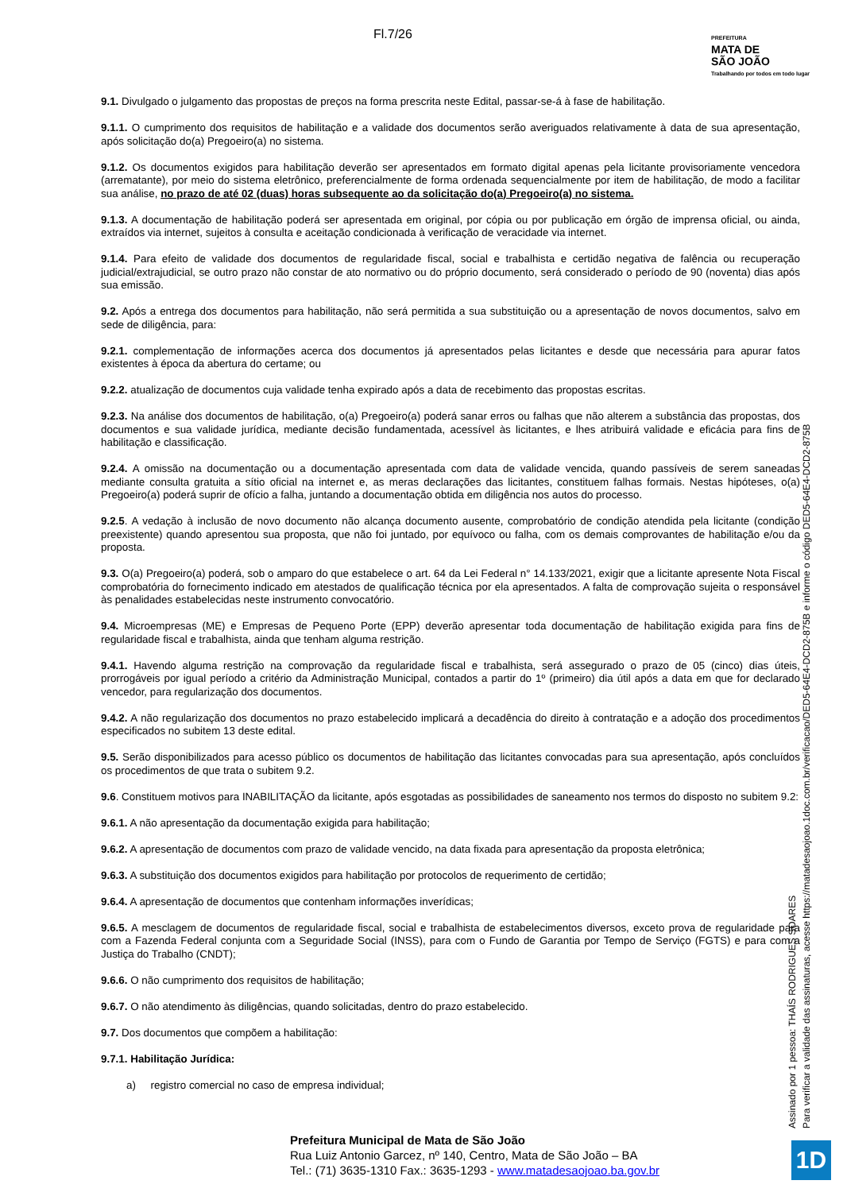Fl.7/26
PREFEITURA
MATA DE
SÃO JOÃO
Trabalhando por todos em todo lugar
9.1. Divulgado o julgamento das propostas de preços na forma prescrita neste Edital, passar-se-á à fase de habilitação.
9.1.1. O cumprimento dos requisitos de habilitação e a validade dos documentos serão averiguados relativamente à data de sua apresentação, após solicitação do(a) Pregoeiro(a) no sistema.
9.1.2. Os documentos exigidos para habilitação deverão ser apresentados em formato digital apenas pela licitante provisoriamente vencedora (arrematante), por meio do sistema eletrônico, preferencialmente de forma ordenada sequencialmente por item de habilitação, de modo a facilitar sua análise, no prazo de até 02 (duas) horas subsequente ao da solicitação do(a) Pregoeiro(a) no sistema.
9.1.3. A documentação de habilitação poderá ser apresentada em original, por cópia ou por publicação em órgão de imprensa oficial, ou ainda, extraídos via internet, sujeitos à consulta e aceitação condicionada à verificação de veracidade via internet.
9.1.4. Para efeito de validade dos documentos de regularidade fiscal, social e trabalhista e certidão negativa de falência ou recuperação judicial/extrajudicial, se outro prazo não constar de ato normativo ou do próprio documento, será considerado o período de 90 (noventa) dias após sua emissão.
9.2. Após a entrega dos documentos para habilitação, não será permitida a sua substituição ou a apresentação de novos documentos, salvo em sede de diligência, para:
9.2.1. complementação de informações acerca dos documentos já apresentados pelas licitantes e desde que necessária para apurar fatos existentes à época da abertura do certame; ou
9.2.2. atualização de documentos cuja validade tenha expirado após a data de recebimento das propostas escritas.
9.2.3. Na análise dos documentos de habilitação, o(a) Pregoeiro(a) poderá sanar erros ou falhas que não alterem a substância das propostas, dos documentos e sua validade jurídica, mediante decisão fundamentada, acessível às licitantes, e lhes atribuirá validade e eficácia para fins de habilitação e classificação.
9.2.4. A omissão na documentação ou a documentação apresentada com data de validade vencida, quando passíveis de serem saneadas mediante consulta gratuita a sítio oficial na internet e, as meras declarações das licitantes, constituem falhas formais. Nestas hipóteses, o(a) Pregoeiro(a) poderá suprir de ofício a falha, juntando a documentação obtida em diligência nos autos do processo.
9.2.5. A vedação à inclusão de novo documento não alcança documento ausente, comprobatório de condição atendida pela licitante (condição preexistente) quando apresentou sua proposta, que não foi juntado, por equívoco ou falha, com os demais comprovantes de habilitação e/ou da proposta.
9.3. O(a) Pregoeiro(a) poderá, sob o amparo do que estabelece o art. 64 da Lei Federal n° 14.133/2021, exigir que a licitante apresente Nota Fiscal comprobatória do fornecimento indicado em atestados de qualificação técnica por ela apresentados. A falta de comprovação sujeita o responsável às penalidades estabelecidas neste instrumento convocatório.
9.4. Microempresas (ME) e Empresas de Pequeno Porte (EPP) deverão apresentar toda documentação de habilitação exigida para fins de regularidade fiscal e trabalhista, ainda que tenham alguma restrição.
9.4.1. Havendo alguma restrição na comprovação da regularidade fiscal e trabalhista, será assegurado o prazo de 05 (cinco) dias úteis, prorrogáveis por igual período a critério da Administração Municipal, contados a partir do 1º (primeiro) dia útil após a data em que for declarado vencedor, para regularização dos documentos.
9.4.2. A não regularização dos documentos no prazo estabelecido implicará a decadência do direito à contratação e a adoção dos procedimentos especificados no subitem 13 deste edital.
9.5. Serão disponibilizados para acesso público os documentos de habilitação das licitantes convocadas para sua apresentação, após concluídos os procedimentos de que trata o subitem 9.2.
9.6. Constituem motivos para INABILITAÇÃO da licitante, após esgotadas as possibilidades de saneamento nos termos do disposto no subitem 9.2:
9.6.1. A não apresentação da documentação exigida para habilitação;
9.6.2. A apresentação de documentos com prazo de validade vencido, na data fixada para apresentação da proposta eletrônica;
9.6.3. A substituição dos documentos exigidos para habilitação por protocolos de requerimento de certidão;
9.6.4. A apresentação de documentos que contenham informações inverídicas;
9.6.5. A mesclagem de documentos de regularidade fiscal, social e trabalhista de estabelecimentos diversos, exceto prova de regularidade para com a Fazenda Federal conjunta com a Seguridade Social (INSS), para com o Fundo de Garantia por Tempo de Serviço (FGTS) e para com a Justiça do Trabalho (CNDT);
9.6.6. O não cumprimento dos requisitos de habilitação;
9.6.7. O não atendimento às diligências, quando solicitadas, dentro do prazo estabelecido.
9.7. Dos documentos que compõem a habilitação:
9.7.1. Habilitação Jurídica:
a) registro comercial no caso de empresa individual;
Assinado por 1 pessoa: THAÍS RODRIGUES SOARES
Para verificar a validade das assinaturas, acesse https://matadesaojoao.1doc.com.br/verificacao/DED5-64E4-DCD2-875B e informe o código DED5-64E4-DCD2-875B
Prefeitura Municipal de Mata de São João
Rua Luiz Antonio Garcez, nº 140, Centro, Mata de São João – BA
Tel.: (71) 3635-1310 Fax.: 3635-1293 - www.matadesaojoao.ba.gov.br
1D